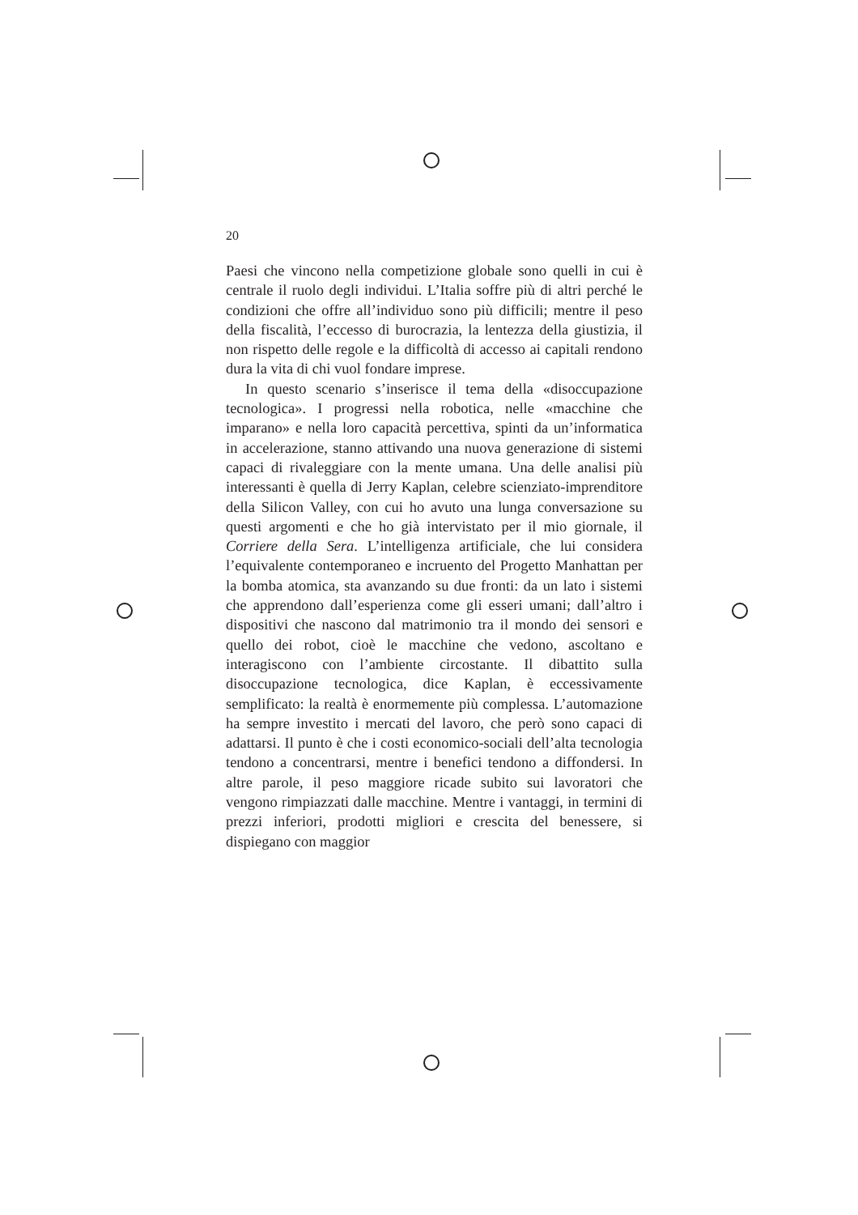20
Paesi che vincono nella competizione globale sono quelli in cui è centrale il ruolo degli individui. L’Italia soffre più di altri perché le condizioni che offre all’individuo sono più difficili; mentre il peso della fiscalità, l’eccesso di burocrazia, la lentezza della giustizia, il non rispetto delle regole e la difficoltà di accesso ai capitali rendono dura la vita di chi vuol fondare imprese.
In questo scenario s’inserisce il tema della «disoccupazione tecnologica». I progressi nella robotica, nelle «macchine che imparano» e nella loro capacità percettiva, spinti da un’informatica in accelerazione, stanno attivando una nuova generazione di sistemi capaci di rivaleggiare con la mente umana. Una delle analisi più interessanti è quella di Jerry Kaplan, celebre scienziato-imprenditore della Silicon Valley, con cui ho avuto una lunga conversazione su questi argomenti e che ho già intervistato per il mio giornale, il Corriere della Sera. L’intelligenza artificiale, che lui considera l’equivalente contemporaneo e incruento del Progetto Manhattan per la bomba atomica, sta avanzando su due fronti: da un lato i sistemi che apprendono dall’esperienza come gli esseri umani; dall’altro i dispositivi che nascono dal matrimonio tra il mondo dei sensori e quello dei robot, cioè le macchine che vedono, ascoltano e interagiscono con l’ambiente circostante. Il dibattito sulla disoccupazione tecnologica, dice Kaplan, è eccessivamente semplificato: la realtà è enormemente più complessa. L’automazione ha sempre investito i mercati del lavoro, che però sono capaci di adattarsi. Il punto è che i costi economico-sociali dell’alta tecnologia tendono a concentrarsi, mentre i benefici tendono a diffondersi. In altre parole, il peso maggiore ricade subito sui lavoratori che vengono rimpiazzati dalle macchine. Mentre i vantaggi, in termini di prezzi inferiori, prodotti migliori e crescita del benessere, si dispiegano con maggior